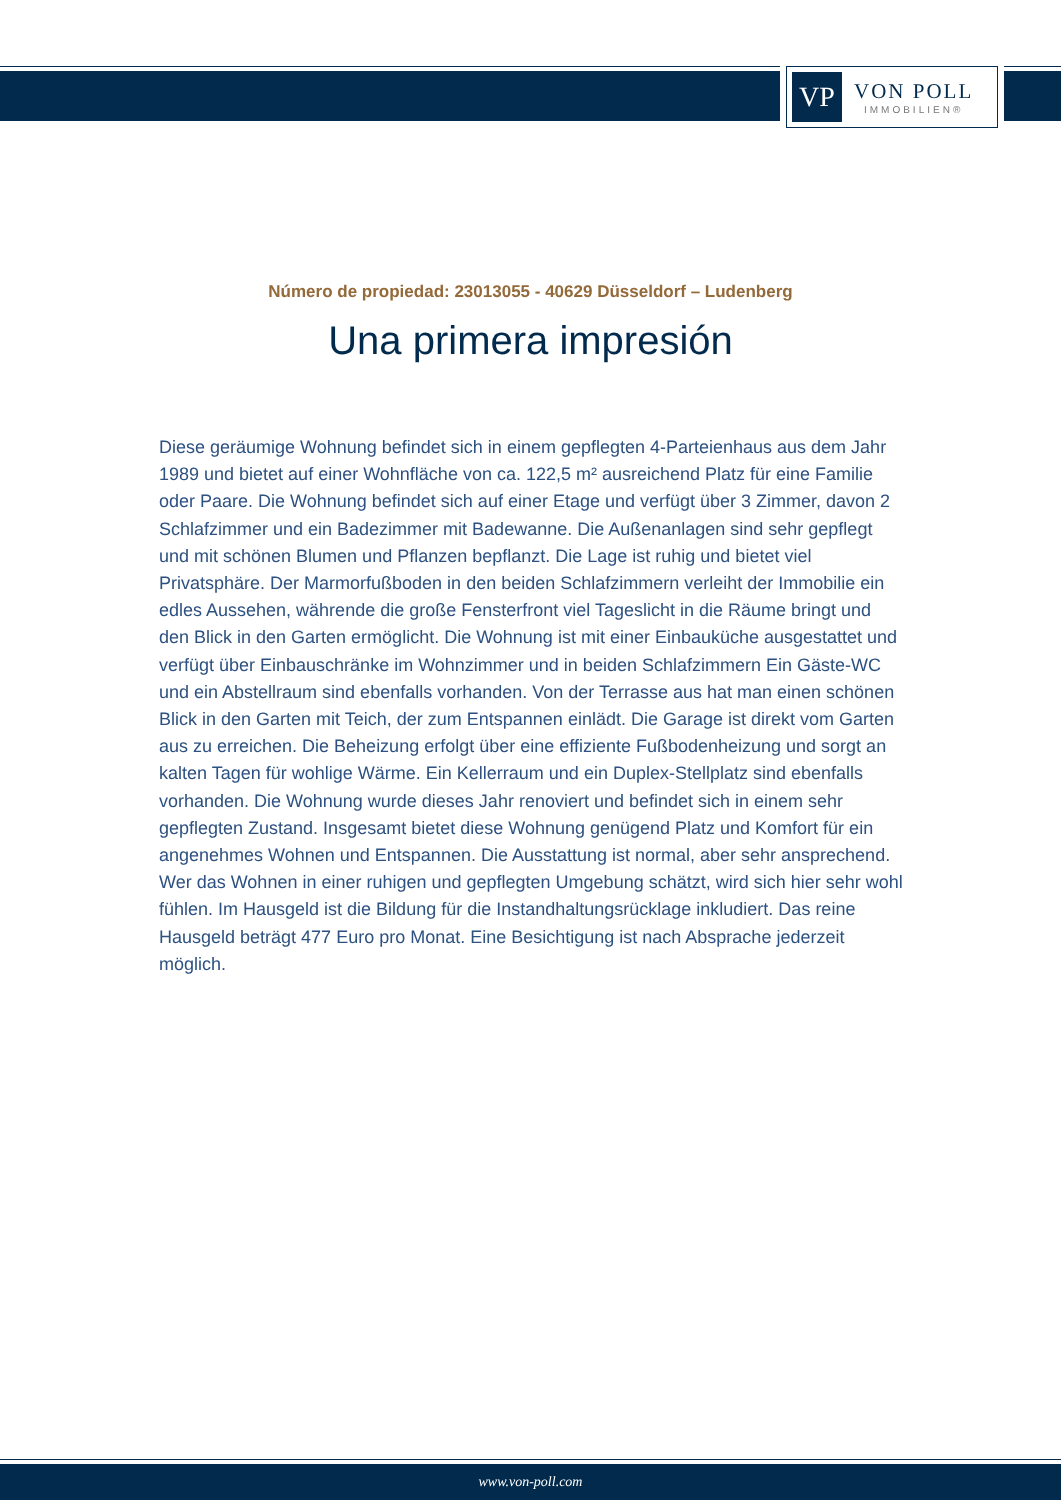VP
VON POLL
IMMOBILIEN®
Número de propiedad: 23013055 - 40629 Düsseldorf – Ludenberg
Una primera impresión
Diese geräumige Wohnung befindet sich in einem gepflegten 4-Parteienhaus aus dem Jahr 1989 und bietet auf einer Wohnfläche von ca. 122,5 m² ausreichend Platz für eine Familie oder Paare. Die Wohnung befindet sich auf einer Etage und verfügt über 3 Zimmer, davon 2 Schlafzimmer und ein Badezimmer mit Badewanne. Die Außenanlagen sind sehr gepflegt und mit schönen Blumen und Pflanzen bepflanzt. Die Lage ist ruhig und bietet viel Privatsphäre. Der Marmorfußboden in den beiden Schlafzimmern verleiht der Immobilie ein edles Aussehen, währende die große Fensterfront viel Tageslicht in die Räume bringt und den Blick in den Garten ermöglicht. Die Wohnung ist mit einer Einbauküche ausgestattet und verfügt über Einbauschränke im Wohnzimmer und in beiden Schlafzimmern Ein Gäste-WC und ein Abstellraum sind ebenfalls vorhanden. Von der Terrasse aus hat man einen schönen Blick in den Garten mit Teich, der zum Entspannen einlädt. Die Garage ist direkt vom Garten aus zu erreichen. Die Beheizung erfolgt über eine effiziente Fußbodenheizung und sorgt an kalten Tagen für wohlige Wärme. Ein Kellerraum und ein Duplex-Stellplatz sind ebenfalls vorhanden. Die Wohnung wurde dieses Jahr renoviert und befindet sich in einem sehr gepflegten Zustand. Insgesamt bietet diese Wohnung genügend Platz und Komfort für ein angenehmes Wohnen und Entspannen. Die Ausstattung ist normal, aber sehr ansprechend. Wer das Wohnen in einer ruhigen und gepflegten Umgebung schätzt, wird sich hier sehr wohl fühlen. Im Hausgeld ist die Bildung für die Instandhaltungsrücklage inkludiert. Das reine Hausgeld beträgt 477 Euro pro Monat. Eine Besichtigung ist nach Absprache jederzeit möglich.
www.von-poll.com